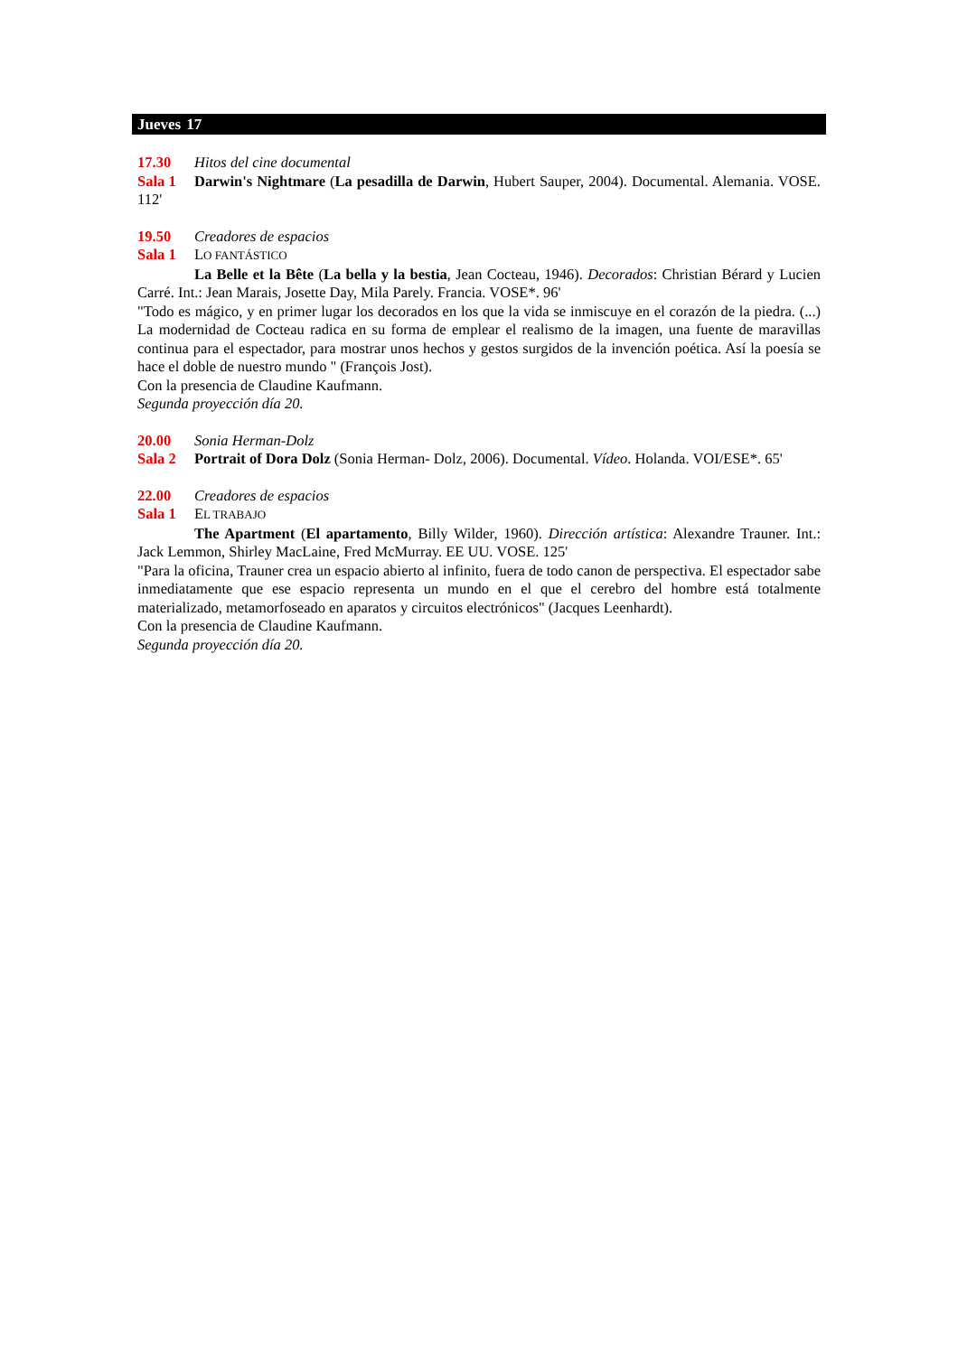Jueves 17
17.30 Hitos del cine documental
Sala 1 Darwin's Nightmare (La pesadilla de Darwin, Hubert Sauper, 2004). Documental. Alemania. VOSE. 112'
19.50 Creadores de espacios
Sala 1 LO FANTÁSTICO
La Belle et la Bête (La bella y la bestia, Jean Cocteau, 1946). Decorados: Christian Bérard y Lucien Carré. Int.: Jean Marais, Josette Day, Mila Parely. Francia. VOSE*. 96'
"Todo es mágico, y en primer lugar los decorados en los que la vida se inmiscuye en el corazón de la piedra. (...) La modernidad de Cocteau radica en su forma de emplear el realismo de la imagen, una fuente de maravillas continua para el espectador, para mostrar unos hechos y gestos surgidos de la invención poética. Así la poesía se hace el doble de nuestro mundo " (François Jost).
Con la presencia de Claudine Kaufmann.
Segunda proyección día 20.
20.00 Sonia Herman-Dolz
Sala 2 Portrait of Dora Dolz (Sonia Herman- Dolz, 2006). Documental. Vídeo. Holanda. VOI/ESE*. 65'
22.00 Creadores de espacios
Sala 1 EL TRABAJO
The Apartment (El apartamento, Billy Wilder, 1960). Dirección artística: Alexandre Trauner. Int.: Jack Lemmon, Shirley MacLaine, Fred McMurray. EE UU. VOSE. 125'
"Para la oficina, Trauner crea un espacio abierto al infinito, fuera de todo canon de perspectiva. El espectador sabe inmediatamente que ese espacio representa un mundo en el que el cerebro del hombre está totalmente materializado, metamorfoseado en aparatos y circuitos electrónicos" (Jacques Leenhardt).
Con la presencia de Claudine Kaufmann.
Segunda proyección día 20.